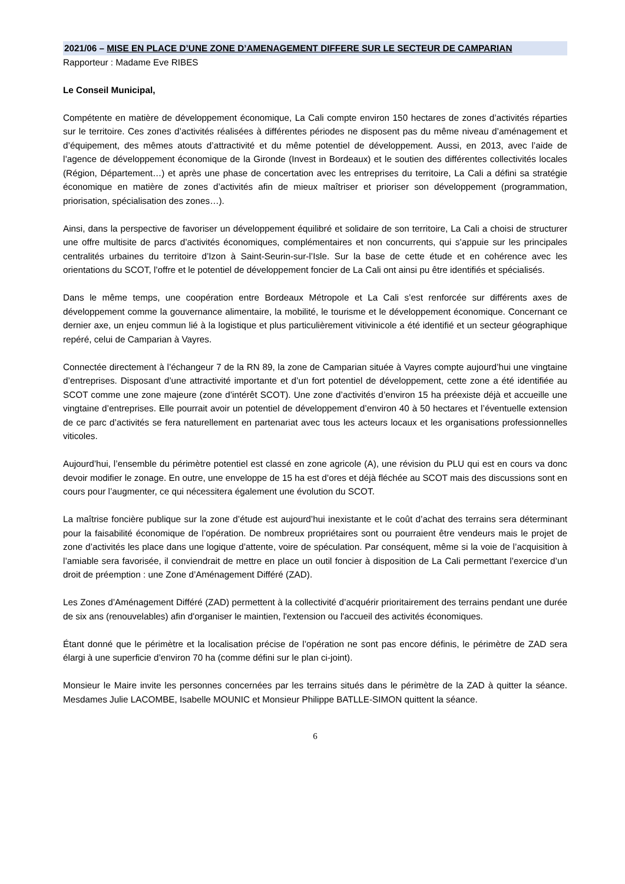2021/06 – MISE EN PLACE D’UNE ZONE D’AMENAGEMENT DIFFERE SUR LE SECTEUR DE CAMPARIAN
Rapporteur : Madame Eve RIBES
Le Conseil Municipal,
Compétente en matière de développement économique, La Cali compte environ 150 hectares de zones d’activités réparties sur le territoire. Ces zones d’activités réalisées à différentes périodes ne disposent pas du même niveau d’aménagement et d’équipement, des mêmes atouts d’attractivité et du même potentiel de développement. Aussi, en 2013, avec l’aide de l’agence de développement économique de la Gironde (Invest in Bordeaux) et le soutien des différentes collectivités locales (Région, Département…) et après une phase de concertation avec les entreprises du territoire, La Cali a défini sa stratégie économique en matière de zones d’activités afin de mieux maîtriser et prioriser son développement (programmation, priorisation, spécialisation des zones…).
Ainsi, dans la perspective de favoriser un développement équilibré et solidaire de son territoire, La Cali a choisi de structurer une offre multisite de parcs d’activités économiques, complémentaires et non concurrents, qui s’appuie sur les principales centralités urbaines du territoire d’Izon à Saint-Seurin-sur-l’Isle. Sur la base de cette étude et en cohérence avec les orientations du SCOT, l’offre et le potentiel de développement foncier de La Cali ont ainsi pu être identifiés et spécialisés.
Dans le même temps, une coopération entre Bordeaux Métropole et La Cali s’est renforcée sur différents axes de développement comme la gouvernance alimentaire, la mobilité, le tourisme et le développement économique. Concernant ce dernier axe, un enjeu commun lié à la logistique et plus particulièrement vitivinicole a été identifié et un secteur géographique repéré, celui de Camparian à Vayres.
Connectée directement à l’échangeur 7 de la RN 89, la zone de Camparian située à Vayres compte aujourd’hui une vingtaine d’entreprises. Disposant d’une attractivité importante et d’un fort potentiel de développement, cette zone a été identifiée au SCOT comme une zone majeure (zone d’intérêt SCOT). Une zone d’activités d’environ 15 ha préexiste déjà et accueille une vingtaine d’entreprises. Elle pourrait avoir un potentiel de développement d’environ 40 à 50 hectares et l’éventuelle extension de ce parc d’activités se fera naturellement en partenariat avec tous les acteurs locaux et les organisations professionnelles viticoles.
Aujourd’hui, l’ensemble du périmètre potentiel est classé en zone agricole (A), une révision du PLU qui est en cours va donc devoir modifier le zonage. En outre, une enveloppe de 15 ha est d’ores et déjà fléchée au SCOT mais des discussions sont en cours pour l’augmenter, ce qui nécessitera également une évolution du SCOT.
La maîtrise foncière publique sur la zone d’étude est aujourd’hui inexistante et le coût d’achat des terrains sera déterminant pour la faisabilité économique de l’opération. De nombreux propriétaires sont ou pourraient être vendeurs mais le projet de zone d’activités les place dans une logique d’attente, voire de spéculation. Par conséquent, même si la voie de l’acquisition à l’amiable sera favorisée, il conviendrait de mettre en place un outil foncier à disposition de La Cali permettant l’exercice d’un droit de préemption : une Zone d’Aménagement Différé (ZAD).
Les Zones d’Aménagement Différé (ZAD) permettent à la collectivité d’acquérir prioritairement des terrains pendant une durée de six ans (renouvelables) afin d'organiser le maintien, l'extension ou l'accueil des activités économiques.
Étant donné que le périmètre et la localisation précise de l’opération ne sont pas encore définis, le périmètre de ZAD sera élargi à une superficie d’environ 70 ha (comme défini sur le plan ci-joint).
Monsieur le Maire invite les personnes concernées par les terrains situés dans le périmètre de la ZAD à quitter la séance. Mesdames Julie LACOMBE, Isabelle MOUNIC et Monsieur Philippe BATLLE-SIMON quittent la séance.
6